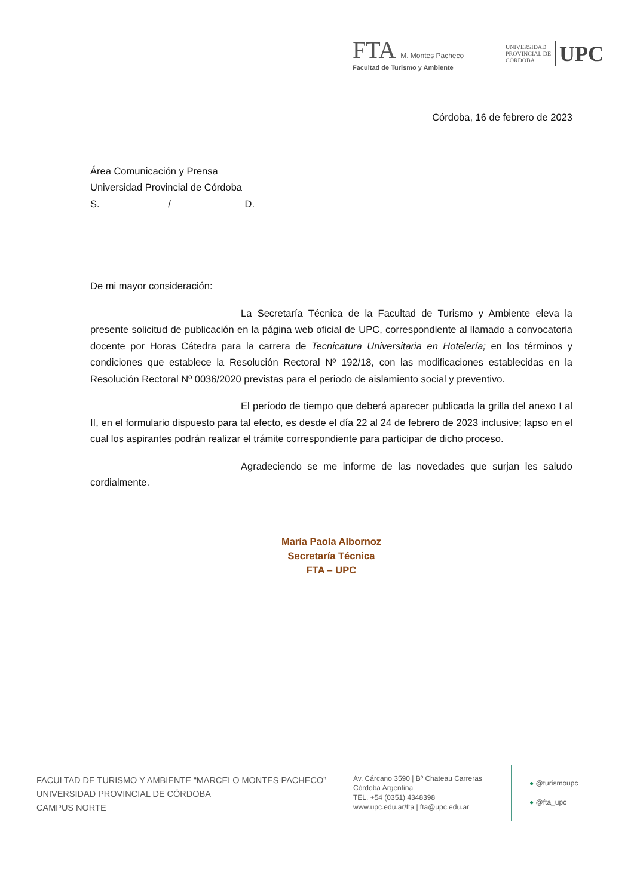FTA M. Montes Pacheco
Facultad de Turismo y Ambiente
UNIVERSIDAD
PROVINCIAL DE
CÓRDOBA UPC
Córdoba, 16 de febrero de 2023
Área Comunicación y Prensa
Universidad Provincial de Córdoba
S. / D.
De mi mayor consideración:
La Secretaría Técnica de la Facultad de Turismo y Ambiente eleva la presente solicitud de publicación en la página web oficial de UPC, correspondiente al llamado a convocatoria docente por Horas Cátedra para la carrera de Tecnicatura Universitaria en Hotelería; en los términos y condiciones que establece la Resolución Rectoral Nº 192/18, con las modificaciones establecidas en la Resolución Rectoral Nº 0036/2020 previstas para el periodo de aislamiento social y preventivo.
El período de tiempo que deberá aparecer publicada la grilla del anexo I al II, en el formulario dispuesto para tal efecto, es desde el día 22 al 24 de febrero de 2023 inclusive; lapso en el cual los aspirantes podrán realizar el trámite correspondiente para participar de dicho proceso.
Agradeciendo se me informe de las novedades que surjan les saludo cordialmente.
María Paola Albornoz
Secretaría Técnica
FTA – UPC
FACULTAD DE TURISMO Y AMBIENTE “MARCELO MONTES PACHECO”
UNIVERSIDAD PROVINCIAL DE CÓRDOBA
CAMPUS NORTE
Av. Cárcano 3590 | Bº Chateau Carreras
Córdoba Argentina
TEL. +54 (0351) 4348398
www.upc.edu.ar/fta | fta@upc.edu.ar
● @turismoupc
● @fta_upc